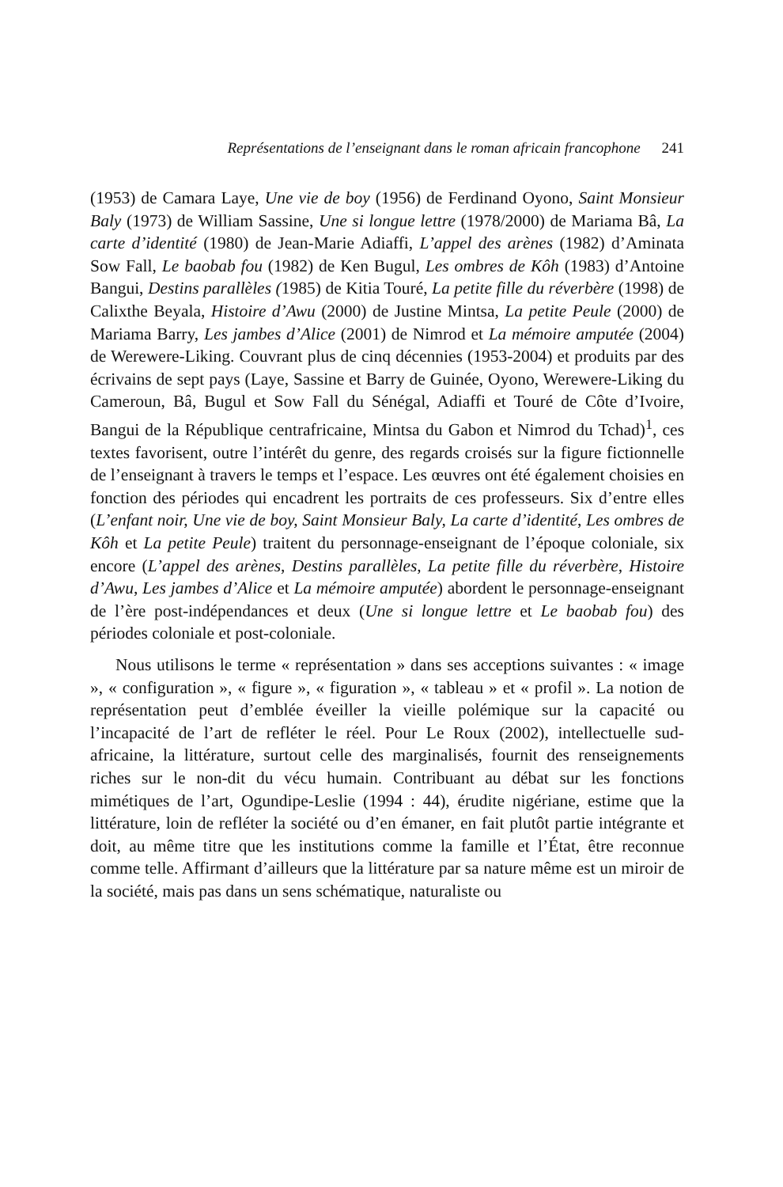Représentations de l’enseignant dans le roman africain francophone 241
(1953) de Camara Laye, Une vie de boy (1956) de Ferdinand Oyono, Saint Monsieur Baly (1973) de William Sassine, Une si longue lettre (1978/2000) de Mariama Bâ, La carte d’identité (1980) de Jean-Marie Adiaffi, L’appel des arènes (1982) d’Aminata Sow Fall, Le baobab fou (1982) de Ken Bugul, Les ombres de Kôh (1983) d’Antoine Bangui, Destins parallèles (1985) de Kitia Touré, La petite fille du réverbère (1998) de Calixthe Beyala, Histoire d’Awu (2000) de Justine Mintsa, La petite Peule (2000) de Mariama Barry, Les jambes d’Alice (2001) de Nimrod et La mémoire amputée (2004) de Werewere-Liking. Couvrant plus de cinq décennies (1953-2004) et produits par des écrivains de sept pays (Laye, Sassine et Barry de Guinée, Oyono, Werewere-Liking du Cameroun, Bâ, Bugul et Sow Fall du Sénégal, Adiaffi et Touré de Côte d’Ivoire, Bangui de la République centrafricaine, Mintsa du Gabon et Nimrod du Tchad)<sup>1</sup>, ces textes favorisent, outre l’intérêt du genre, des regards croisés sur la figure fictionnelle de l’enseignant à travers le temps et l’espace. Les œuvres ont été également choisies en fonction des périodes qui encadrent les portraits de ces professeurs. Six d’entre elles (L’enfant noir, Une vie de boy, Saint Monsieur Baly, La carte d’identité, Les ombres de Kôh et La petite Peule) traitent du personnage-enseignant de l’époque coloniale, six encore (L’appel des arènes, Destins parallèles, La petite fille du réverbère, Histoire d’Awu, Les jambes d’Alice et La mémoire amputée) abordent le personnage-enseignant de l’ère post-indépendances et deux (Une si longue lettre et Le baobab fou) des périodes coloniale et post-coloniale.
Nous utilisons le terme « représentation » dans ses acceptions suivantes : « image », « configuration », « figure », « figuration », « tableau » et « profil ». La notion de représentation peut d’emblée éveiller la vieille polémique sur la capacité ou l’incapacité de l’art de refléter le réel. Pour Le Roux (2002), intellectuelle sud-africaine, la littérature, surtout celle des marginalisés, fournit des renseignements riches sur le non-dit du vécu humain. Contribuant au débat sur les fonctions mimétiques de l’art, Ogundipe-Leslie (1994 : 44), érudite nigériane, estime que la littérature, loin de refléter la société ou d’en émaner, en fait plutôt partie intégrante et doit, au même titre que les institutions comme la famille et l’État, être reconnue comme telle. Affirmant d’ailleurs que la littérature par sa nature même est un miroir de la société, mais pas dans un sens schématique, naturaliste ou